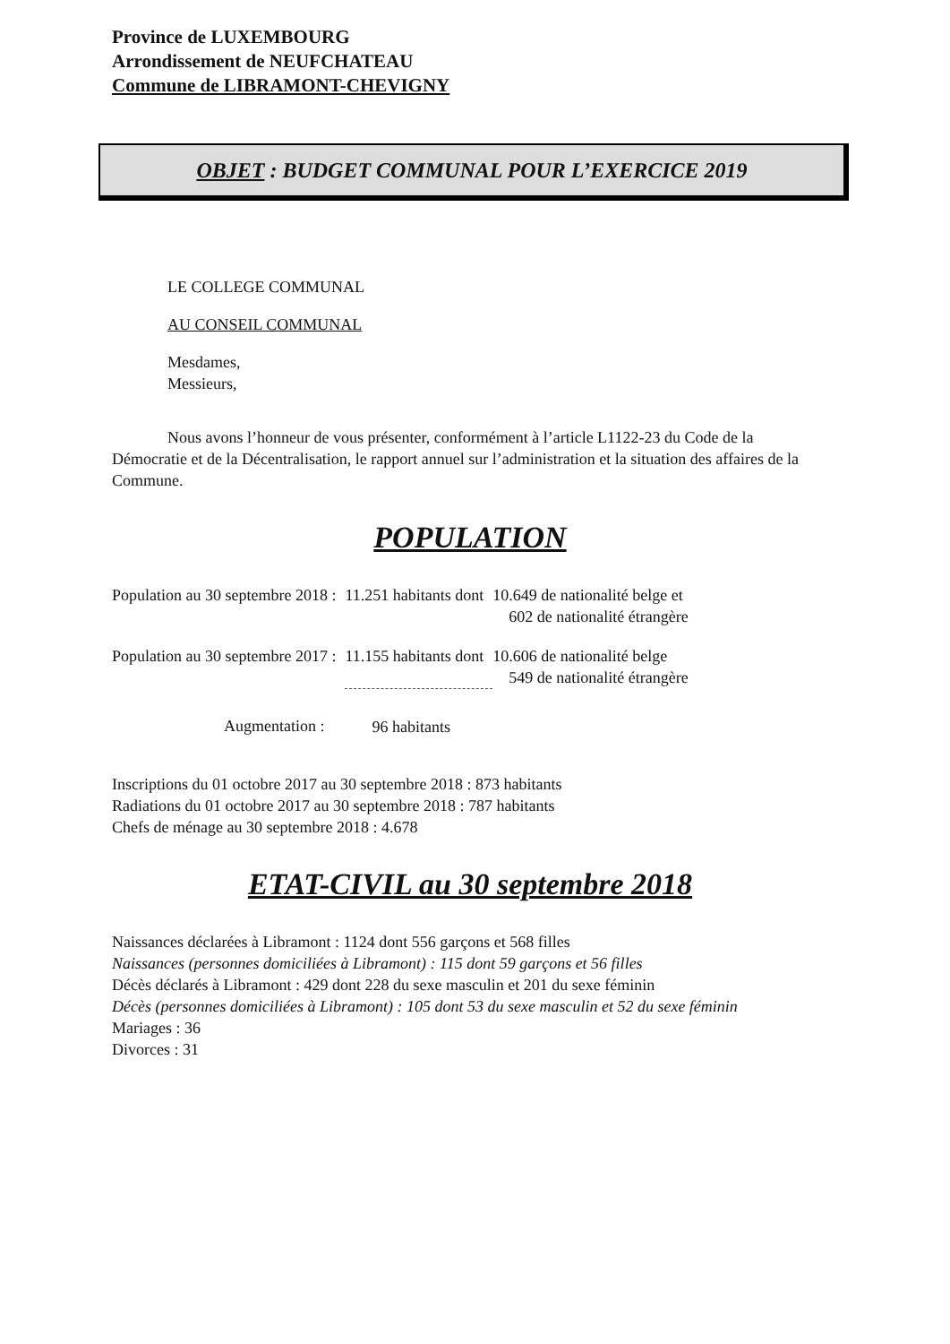Province de LUXEMBOURG
Arrondissement de NEUFCHATEAU
Commune de LIBRAMONT-CHEVIGNY
OBJET : BUDGET COMMUNAL POUR L’EXERCICE 2019
LE COLLEGE COMMUNAL
AU CONSEIL COMMUNAL
Mesdames,
Messieurs,
Nous avons l’honneur de vous présenter, conformément à l’article L1122-23 du Code de la Démocratie et de la Décentralisation, le rapport annuel sur l’administration et la situation des affaires de la Commune.
POPULATION
| Population au 30 septembre 2018 : | 11.251 habitants dont | 10.649 de nationalité belge et 602 de nationalité étrangère |
| Population au 30 septembre 2017 : | 11.155 habitants dont | 10.606 de nationalité belge 549 de nationalité étrangère |
| Augmentation : | 96 habitants | |
Inscriptions du 01 octobre 2017 au 30 septembre 2018 : 873 habitants
Radiations du 01 octobre 2017 au 30 septembre 2018 : 787 habitants
Chefs de ménage au 30 septembre 2018 : 4.678
ETAT-CIVIL au 30 septembre 2018
Naissances déclarées à Libramont : 1124 dont 556 garçons et 568 filles
Naissances (personnes domiciliées à Libramont) : 115 dont 59 garçons et 56 filles
Décès déclarés à Libramont : 429 dont 228 du sexe masculin et 201 du sexe féminin
Décès (personnes domiciliées à Libramont) : 105 dont 53 du sexe masculin et 52 du sexe féminin
Mariages : 36
Divorces : 31